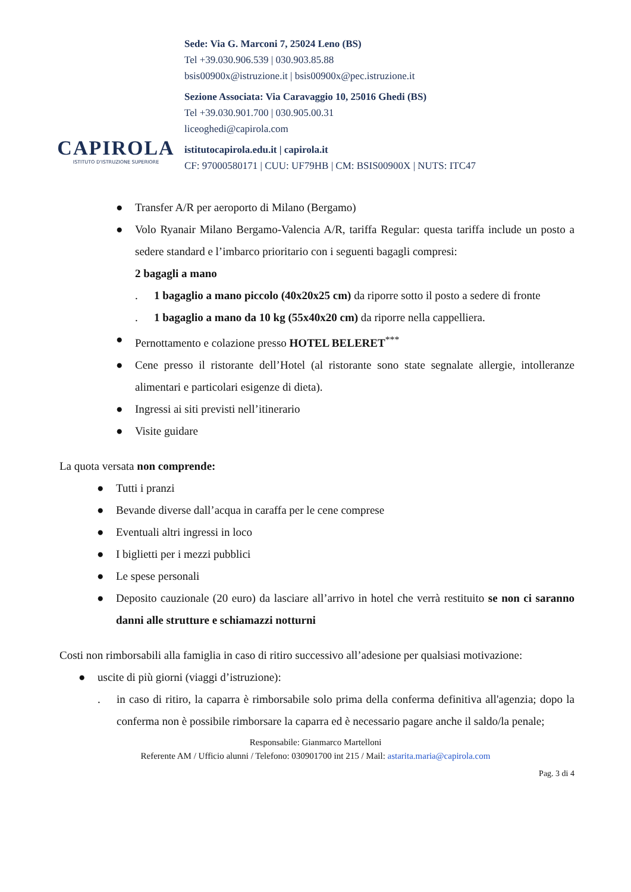CAPIROLA
ISTITUTO D'ISTRUZIONE SUPERIORE
Sede: Via G. Marconi 7, 25024 Leno (BS)
Tel +39.030.906.539 | 030.903.85.88
bsis00900x@istruzione.it | bsis00900x@pec.istruzione.it
Sezione Associata: Via Caravaggio 10, 25016 Ghedi (BS)
Tel +39.030.901.700 | 030.905.00.31
liceoghedi@capirola.com
istitutocapirola.edu.it | capirola.it
CF: 97000580171 | CUU: UF79HB | CM: BSIS00900X | NUTS: ITC47
● Transfer A/R per aeroporto di Milano (Bergamo)
● Volo Ryanair Milano Bergamo-Valencia A/R, tariffa Regular: questa tariffa include un posto a sedere standard e l’imbarco prioritario con i seguenti bagagli compresi:
2 bagagli a mano
. 1 bagaglio a mano piccolo (40x20x25 cm) da riporre sotto il posto a sedere di fronte
. 1 bagaglio a mano da 10 kg (55x40x20 cm) da riporre nella cappelliera.
● Pernottamento e colazione presso HOTEL BELERET<sup>***</sup>
● Cene presso il ristorante dell’Hotel (al ristorante sono state segnalate allergie, intolleranze alimentari e particolari esigenze di dieta).
● Ingressi ai siti previsti nell’itinerario
● Visite guidare
La quota versata non comprende:
● Tutti i pranzi
● Bevande diverse dall’acqua in caraffa per le cene comprese
● Eventuali altri ingressi in loco
● I biglietti per i mezzi pubblici
● Le spese personali
● Deposito cauzionale (20 euro) da lasciare all’arrivo in hotel che verrà restituito se non ci saranno danni alle strutture e schiamazzi notturni
Costi non rimborsabili alla famiglia in caso di ritiro successivo all’adesione per qualsiasi motivazione:
● uscite di più giorni (viaggi d’istruzione):
. in caso di ritiro, la caparra è rimborsabile solo prima della conferma definitiva all'agenzia; dopo la conferma non è possibile rimborsare la caparra ed è necessario pagare anche il saldo/la penale;
Responsabile: Gianmarco Martelloni
Referente AM / Ufficio alunni / Telefono: 030901700 int 215 / Mail: astarita.maria@capirola.com
Pag. 3 di 4